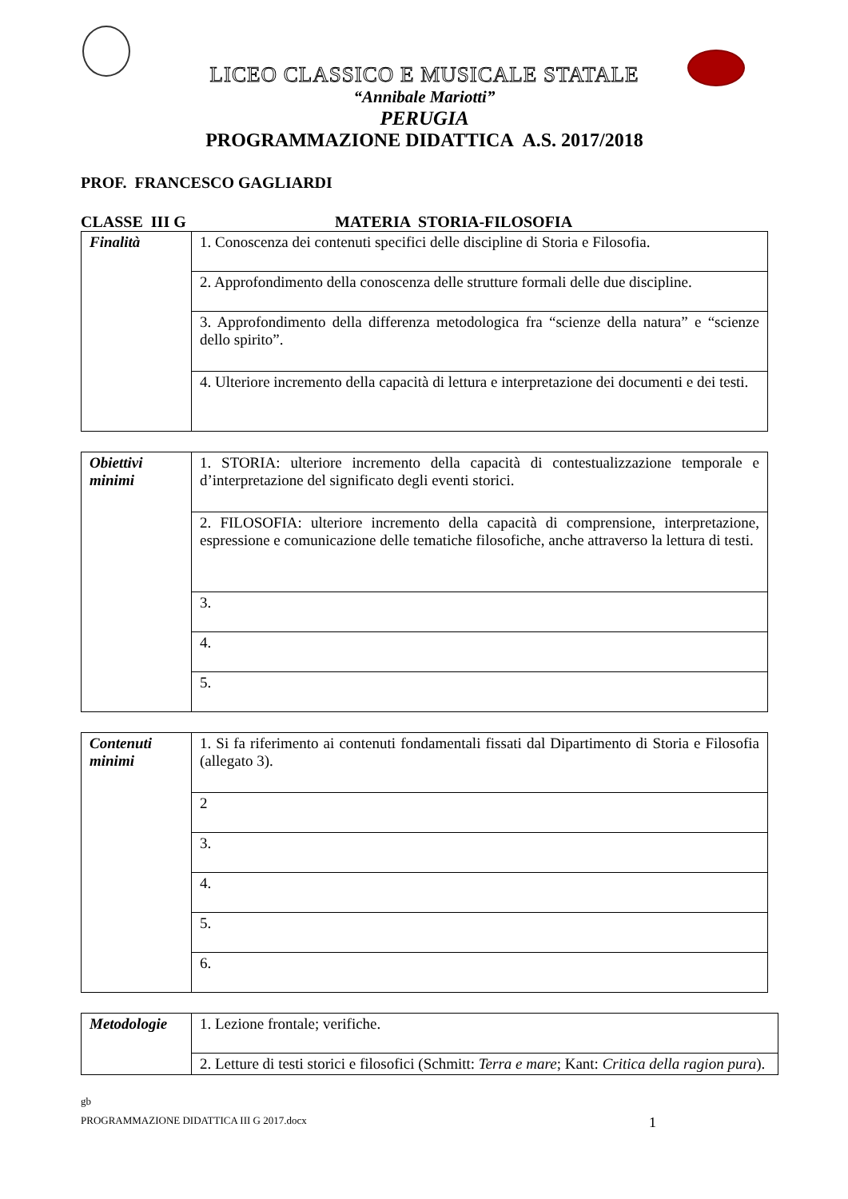LICEO CLASSICO E MUSICALE STATALE
“Annibale Mariotti”
PERUGIA
PROGRAMMAZIONE DIDATTICA A.S. 2017/2018
PROF. FRANCESCO GAGLIARDI
CLASSE III G MATERIA STORIA-FILOSOFIA
| Finalità | 1. Conoscenza dei contenuti specifici delle discipline di Storia e Filosofia. |
| | 2. Approfondimento della conoscenza delle strutture formali delle due discipline. |
| | 3. Approfondimento della differenza metodologica fra “scienze della natura” e “scienze dello spirito”. |
| | 4. Ulteriore incremento della capacità di lettura e interpretazione dei documenti e dei testi. |
| Obiettivi minimi | 1. STORIA: ulteriore incremento della capacità di contestualizzazione temporale e d’interpretazione del significato degli eventi storici. |
| | 2. FILOSOFIA: ulteriore incremento della capacità di comprensione, interpretazione, espressione e comunicazione delle tematiche filosofiche, anche attraverso la lettura di testi. |
| | 3. |
| | 4. |
| | 5. |
| Contenuti minimi | 1. Si fa riferimento ai contenuti fondamentali fissati dal Dipartimento di Storia e Filosofia (allegato 3). |
| | 2 |
| | 3. |
| | 4. |
| | 5. |
| | 6. |
| Metodologie | 1. Lezione frontale; verifiche. |
| | 2. Letture di testi storici e filosofici (Schmitt: Terra e mare ; Kant: Critica della ragion pura ). |
gb
PROGRAMMAZIONE DIDATTICA III G 2017.docx 1